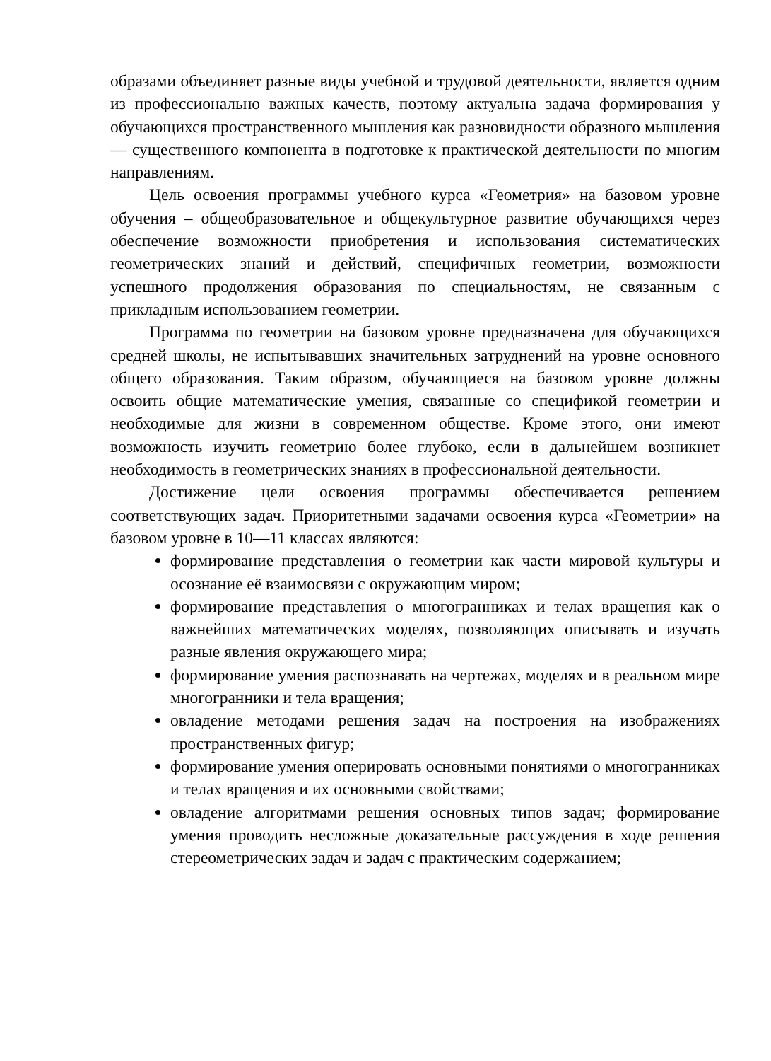образами объединяет разные виды учебной и трудовой деятельности, является одним из профессионально важных качеств, поэтому актуальна задача формирования у обучающихся пространственного мышления как разновидности образного мышления — существенного компонента в подготовке к практической деятельности по многим направлениям.
Цель освоения программы учебного курса «Геометрия» на базовом уровне обучения – общеобразовательное и общекультурное развитие обучающихся через обеспечение возможности приобретения и использования систематических геометрических знаний и действий, специфичных геометрии, возможности успешного продолжения образования по специальностям, не связанным с прикладным использованием геометрии.
Программа по геометрии на базовом уровне предназначена для обучающихся средней школы, не испытывавших значительных затруднений на уровне основного общего образования. Таким образом, обучающиеся на базовом уровне должны освоить общие математические умения, связанные со спецификой геометрии и необходимые для жизни в современном обществе. Кроме этого, они имеют возможность изучить геометрию более глубоко, если в дальнейшем возникнет необходимость в геометрических знаниях в профессиональной деятельности.
Достижение цели освоения программы обеспечивается решением соответствующих задач. Приоритетными задачами освоения курса «Геометрии» на базовом уровне в 10—11 классах являются:
формирование представления о геометрии как части мировой культуры и осознание её взаимосвязи с окружающим миром;
формирование представления о многогранниках и телах вращения как о важнейших математических моделях, позволяющих описывать и изучать разные явления окружающего мира;
формирование умения распознавать на чертежах, моделях и в реальном мире многогранники и тела вращения;
овладение методами решения задач на построения на изображениях пространственных фигур;
формирование умения оперировать основными понятиями о многогранниках и телах вращения и их основными свойствами;
овладение алгоритмами решения основных типов задач; формирование умения проводить несложные доказательные рассуждения в ходе решения стереометрических задач и задач с практическим содержанием;